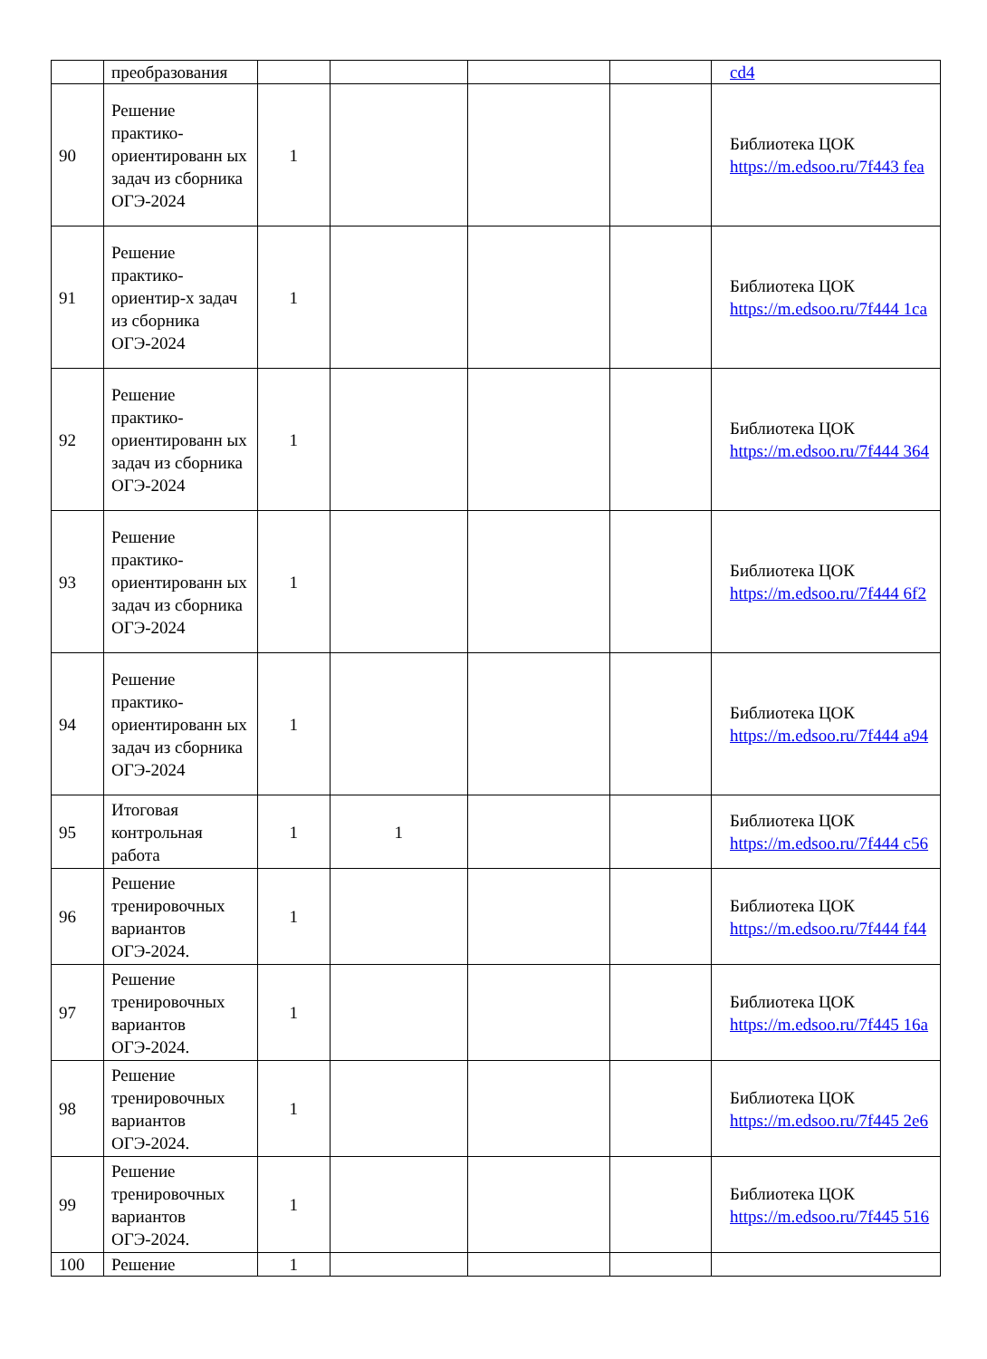| | преобразования | | | | | cd4 |
| 90 | Решение практико-ориентированн ых задач из сборника ОГЭ-2024 | 1 | | | | Библиотека ЦОК https://m.edsoo.ru/7f443 fea |
| 91 | Решение практико-ориентир-х задач из сборника ОГЭ-2024 | 1 | | | | Библиотека ЦОК https://m.edsoo.ru/7f444 1ca |
| 92 | Решение практико-ориентированн ых задач из сборника ОГЭ-2024 | 1 | | | | Библиотека ЦОК https://m.edsoo.ru/7f444 364 |
| 93 | Решение практико-ориентированн ых задач из сборника ОГЭ-2024 | 1 | | | | Библиотека ЦОК https://m.edsoo.ru/7f444 6f2 |
| 94 | Решение практико-ориентированн ых задач из сборника ОГЭ-2024 | 1 | | | | Библиотека ЦОК https://m.edsoo.ru/7f444 a94 |
| 95 | Итоговая контрольная работа | 1 | 1 | | | Библиотека ЦОК https://m.edsoo.ru/7f444 c56 |
| 96 | Решение тренировочных вариантов ОГЭ-2024. | 1 | | | | Библиотека ЦОК https://m.edsoo.ru/7f444 f44 |
| 97 | Решение тренировочных вариантов ОГЭ-2024. | 1 | | | | Библиотека ЦОК https://m.edsoo.ru/7f445 16a |
| 98 | Решение тренировочных вариантов ОГЭ-2024. | 1 | | | | Библиотека ЦОК https://m.edsoo.ru/7f445 2e6 |
| 99 | Решение тренировочных вариантов ОГЭ-2024. | 1 | | | | Библиотека ЦОК https://m.edsoo.ru/7f445 516 |
| 100 | Решение | 1 | | | | |